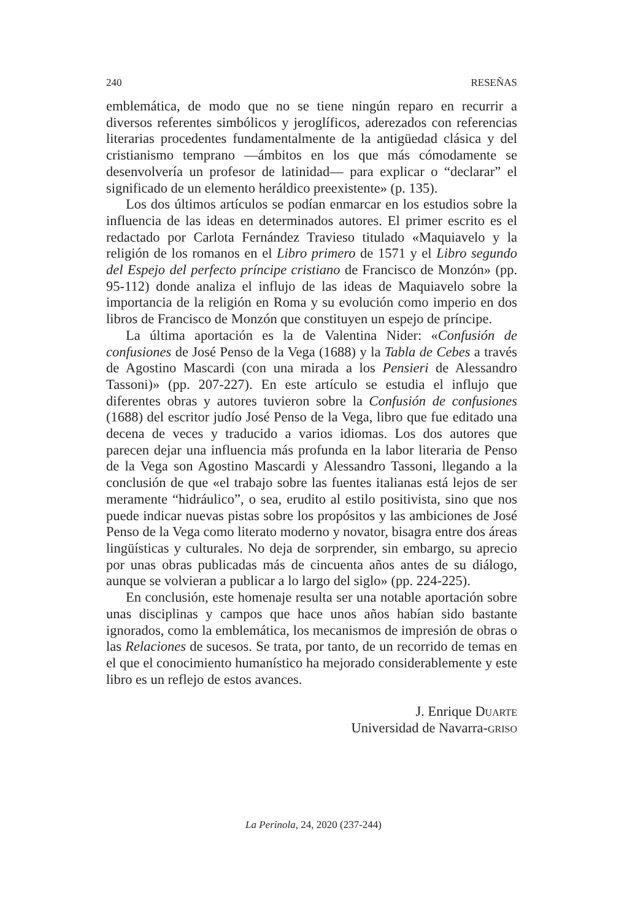240 RESEÑAS
emblemática, de modo que no se tiene ningún reparo en recurrir a diversos referentes simbólicos y jeroglíficos, aderezados con referencias literarias procedentes fundamentalmente de la antigüedad clásica y del cristianismo temprano —ámbitos en los que más cómodamente se desenvolvería un profesor de latinidad— para explicar o “declarar” el significado de un elemento heráldico preexistente» (p. 135).
Los dos últimos artículos se podían enmarcar en los estudios sobre la influencia de las ideas en determinados autores. El primer escrito es el redactado por Carlota Fernández Travieso titulado «Maquiavelo y la religión de los romanos en el Libro primero de 1571 y el Libro segundo del Espejo del perfecto príncipe cristiano de Francisco de Monzón» (pp. 95-112) donde analiza el influjo de las ideas de Maquiavelo sobre la importancia de la religión en Roma y su evolución como imperio en dos libros de Francisco de Monzón que constituyen un espejo de príncipe.
La última aportación es la de Valentina Nider: «Confusión de confusiones de José Penso de la Vega (1688) y la Tabla de Cebes a través de Agostino Mascardi (con una mirada a los Pensieri de Alessandro Tassoni)» (pp. 207-227). En este artículo se estudia el influjo que diferentes obras y autores tuvieron sobre la Confusión de confusiones (1688) del escritor judío José Penso de la Vega, libro que fue editado una decena de veces y traducido a varios idiomas. Los dos autores que parecen dejar una influencia más profunda en la labor literaria de Penso de la Vega son Agostino Mascardi y Alessandro Tassoni, llegando a la conclusión de que «el trabajo sobre las fuentes italianas está lejos de ser meramente “hidráulico”, o sea, erudito al estilo positivista, sino que nos puede indicar nuevas pistas sobre los propósitos y las ambiciones de José Penso de la Vega como literato moderno y novator, bisagra entre dos áreas lingüísticas y culturales. No deja de sorprender, sin embargo, su aprecio por unas obras publicadas más de cincuenta años antes de su diálogo, aunque se volvieran a publicar a lo largo del siglo» (pp. 224-225).
En conclusión, este homenaje resulta ser una notable aportación sobre unas disciplinas y campos que hace unos años habían sido bastante ignorados, como la emblemática, los mecanismos de impresión de obras o las Relaciones de sucesos. Se trata, por tanto, de un recorrido de temas en el que el conocimiento humanístico ha mejorado considerablemente y este libro es un reflejo de estos avances.
J. Enrique Duarte
Universidad de Navarra-griso
La Perinola, 24, 2020 (237-244)